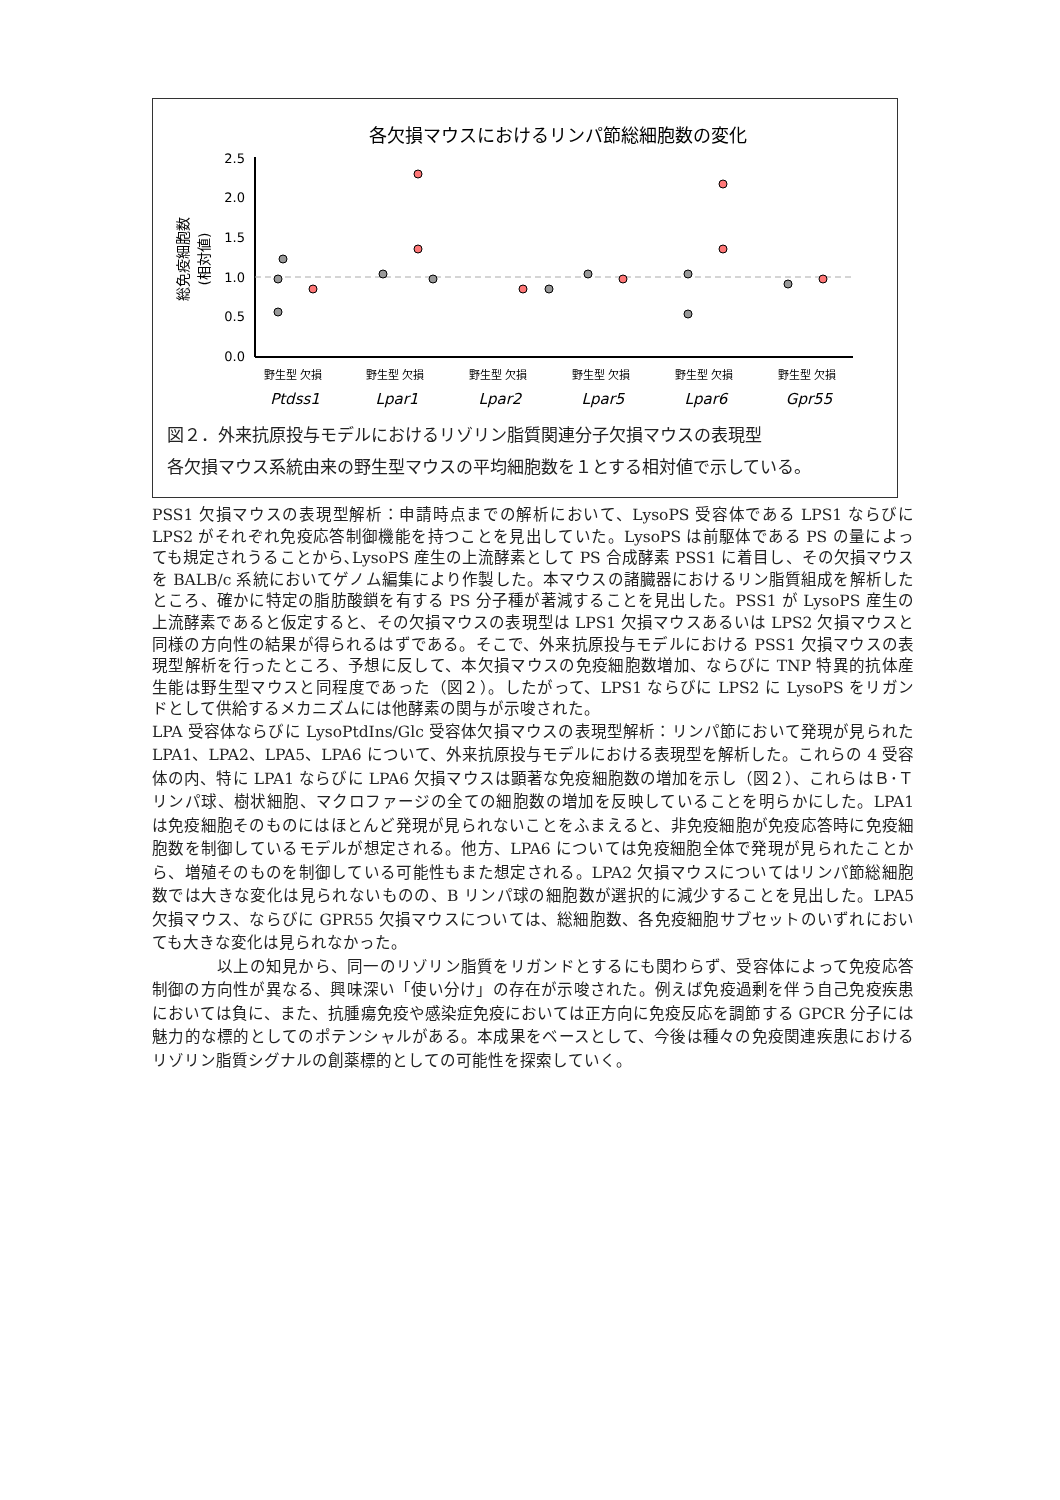各欠損マウスにおけるリンパ節総細胞数の変化
2.5
2.0
1.5
1.0
0.5
0.0
総免疫細胞数
(相対値)
野生型 欠損
野生型 欠損
野生型 欠損
野生型 欠損
野生型 欠損
野生型 欠損
Ptdss1
Lpar1
Lpar2
Lpar5
Lpar6
Gpr55
図２．外来抗原投与モデルにおけるリゾリン脂質関連分子欠損マウスの表現型
各欠損マウス系統由来の野生型マウスの平均細胞数を１とする相対値で示している。
PSS1 欠損マウスの表現型解析：申請時点までの解析において、LysoPS 受容体である LPS1 ならびに LPS2 がそれぞれ免疫応答制御機能を持つことを見出していた。LysoPS は前駆体である PS の量によっても規定されうることから､LysoPS 産生の上流酵素として PS 合成酵素 PSS1 に着目し、その欠損マウスを BALB/c 系統においてゲノム編集により作製した。本マウスの諸臓器におけるリン脂質組成を解析したところ、確かに特定の脂肪酸鎖を有する PS 分子種が著減することを見出した。PSS1 が LysoPS 産生の上流酵素であると仮定すると、その欠損マウスの表現型は LPS1 欠損マウスあるいは LPS2 欠損マウスと同様の方向性の結果が得られるはずである。そこで、外来抗原投与モデルにおける PSS1 欠損マウスの表現型解析を行ったところ、予想に反して、本欠損マウスの免疫細胞数増加、ならびに TNP 特異的抗体産生能は野生型マウスと同程度であった（図２）。したがって、LPS1 ならびに LPS2 に LysoPS をリガンドとして供給するメカニズムには他酵素の関与が示唆された。
LPA 受容体ならびに LysoPtdIns/Glc 受容体欠損マウスの表現型解析：リンパ節において発現が見られた LPA1、LPA2、LPA5、LPA6 について、外来抗原投与モデルにおける表現型を解析した。これらの 4 受容体の内、特に LPA1 ならびに LPA6 欠損マウスは顕著な免疫細胞数の増加を示し（図２）、これらはＢ･Ｔリンパ球、樹状細胞、マクロファージの全ての細胞数の増加を反映していることを明らかにした。LPA1 は免疫細胞そのものにはほとんど発現が見られないことをふまえると、非免疫細胞が免疫応答時に免疫細胞数を制御しているモデルが想定される。他方、LPA6 については免疫細胞全体で発現が見られたことから、増殖そのものを制御している可能性もまた想定される。LPA2 欠損マウスについてはリンパ節総細胞数では大きな変化は見られないものの、B リンパ球の細胞数が選択的に減少することを見出した。LPA5 欠損マウス、ならびに GPR55 欠損マウスについては、総細胞数、各免疫細胞サブセットのいずれにおいても大きな変化は見られなかった。
　　　　以上の知見から、同一のリゾリン脂質をリガンドとするにも関わらず、受容体によって免疫応答制御の方向性が異なる、興味深い「使い分け」の存在が示唆された。例えば免疫過剰を伴う自己免疫疾患においては負に、また、抗腫瘍免疫や感染症免疫においては正方向に免疫反応を調節する GPCR 分子には魅力的な標的としてのポテンシャルがある。本成果をベースとして、今後は種々の免疫関連疾患におけるリゾリン脂質シグナルの創薬標的としての可能性を探索していく。